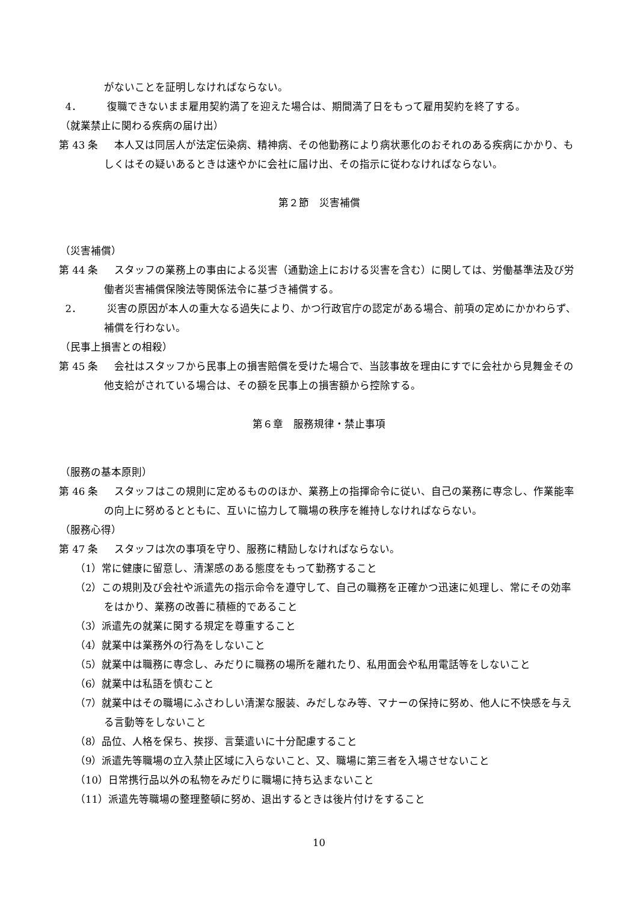がないことを証明しなければならない。
4． 復職できないまま雇用契約満了を迎えた場合は、期間満了日をもって雇用契約を終了する。
（就業禁止に関わる疾病の届け出）
第 43 条 本人又は同居人が法定伝染病、精神病、その他勤務により病状悪化のおそれのある疾病にかかり、もしくはその疑いあるときは速やかに会社に届け出、その指示に従わなければならない。
第２節　災害補償
（災害補償）
第 44 条 スタッフの業務上の事由による災害（通勤途上における災害を含む）に関しては、労働基準法及び労働者災害補償保険法等関係法令に基づき補償する。
2． 災害の原因が本人の重大なる過失により、かつ行政官庁の認定がある場合、前項の定めにかかわらず、補償を行わない。
（民事上損害との相殺）
第 45 条 会社はスタッフから民事上の損害賠償を受けた場合で、当該事故を理由にすでに会社から見舞金その他支給がされている場合は、その額を民事上の損害額から控除する。
第６章　服務規律・禁止事項
（服務の基本原則）
第 46 条 スタッフはこの規則に定めるもののほか、業務上の指揮命令に従い、自己の業務に専念し、作業能率の向上に努めるとともに、互いに協力して職場の秩序を維持しなければならない。
（服務心得）
第 47 条 スタッフは次の事項を守り、服務に精励しなければならない。
（1）常に健康に留意し、清潔感のある態度をもって勤務すること
（2）この規則及び会社や派遣先の指示命令を遵守して、自己の職務を正確かつ迅速に処理し、常にその効率をはかり、業務の改善に積極的であること
（3）派遣先の就業に関する規定を尊重すること
（4）就業中は業務外の行為をしないこと
（5）就業中は職務に専念し、みだりに職務の場所を離れたり、私用面会や私用電話等をしないこと
（6）就業中は私語を慎むこと
（7）就業中はその職場にふさわしい清潔な服装、みだしなみ等、マナーの保持に努め、他人に不快感を与える言動等をしないこと
（8）品位、人格を保ち、挨拶、言葉遣いに十分配慮すること
（9）派遣先等職場の立入禁止区域に入らないこと、又、職場に第三者を入場させないこと
（10）日常携行品以外の私物をみだりに職場に持ち込まないこと
（11）派遣先等職場の整理整頓に努め、退出するときは後片付けをすること
10